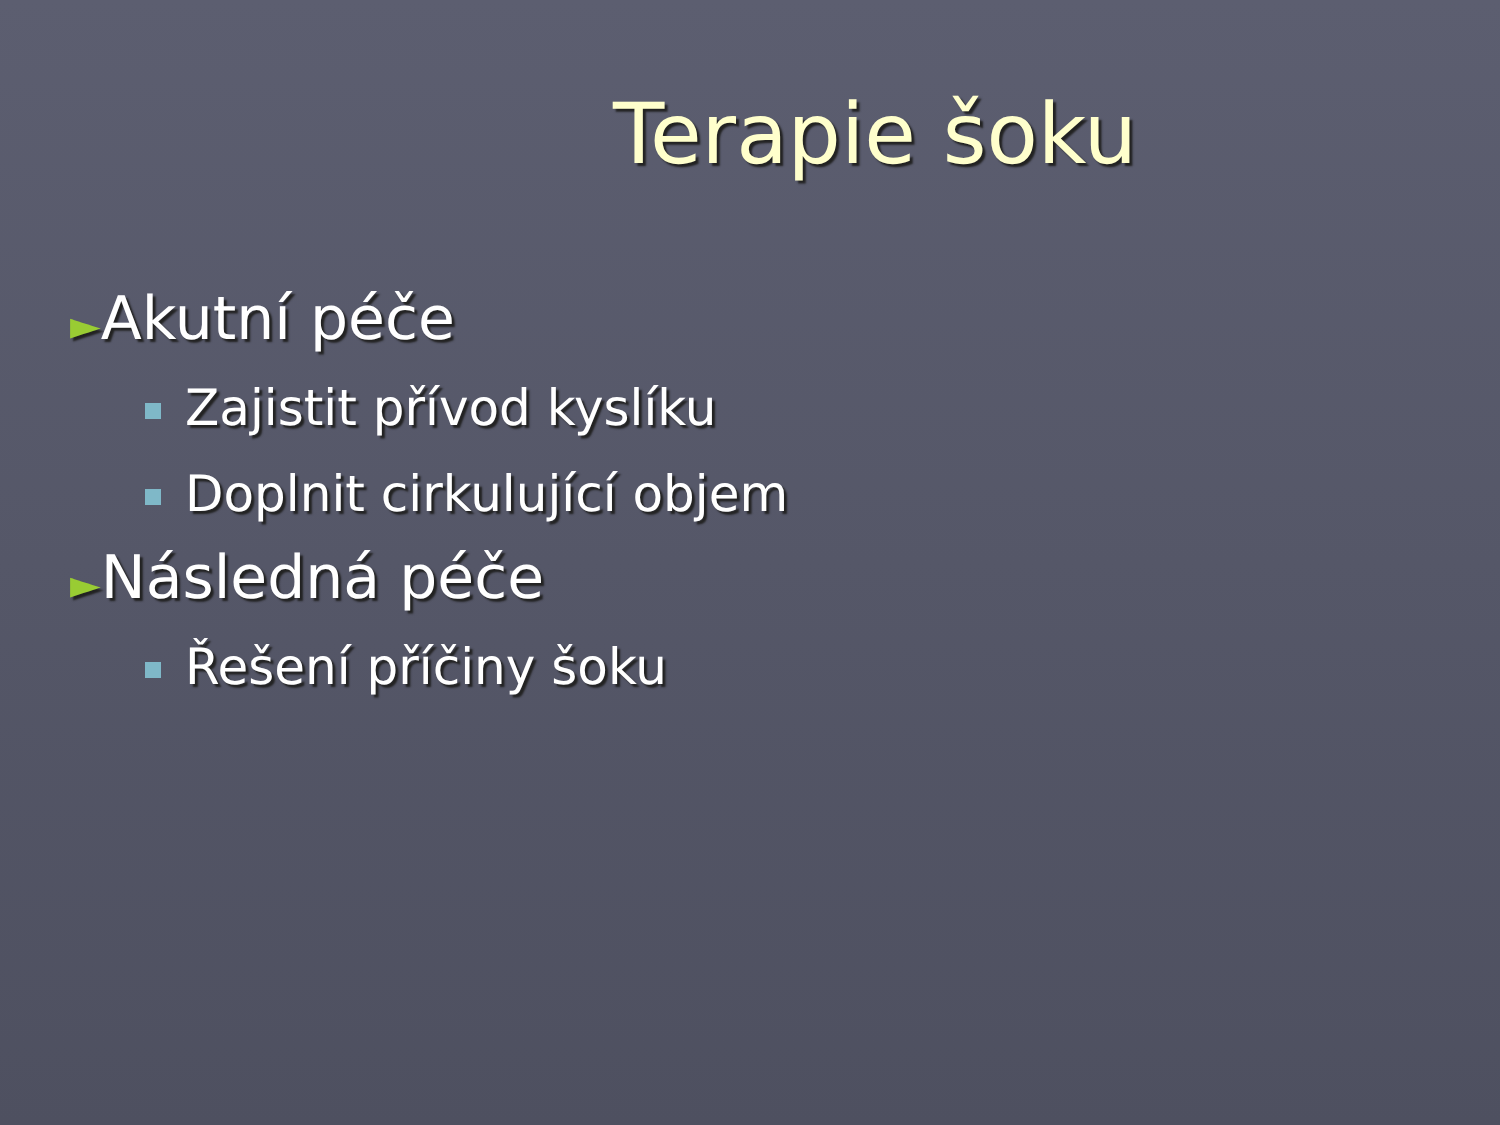Terapie šoku
►Akutní péče
Zajistit přívod kyslíku
Doplnit cirkulující objem
►Následná péče
Řešení příčiny šoku